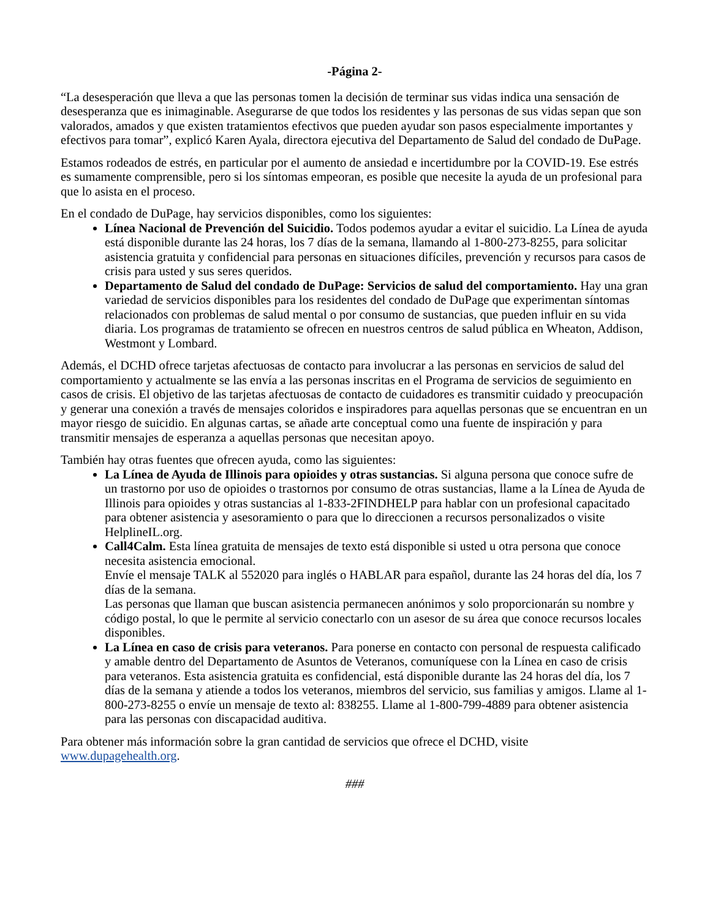-Página 2-
“La desesperación que lleva a que las personas tomen la decisión de terminar sus vidas indica una sensación de desesperanza que es inimaginable. Asegurarse de que todos los residentes y las personas de sus vidas sepan que son valorados, amados y que existen tratamientos efectivos que pueden ayudar son pasos especialmente importantes y efectivos para tomar”, explicó Karen Ayala, directora ejecutiva del Departamento de Salud del condado de DuPage.
Estamos rodeados de estrés, en particular por el aumento de ansiedad e incertidumbre por la COVID-19. Ese estrés es sumamente comprensible, pero si los síntomas empeoran, es posible que necesite la ayuda de un profesional para que lo asista en el proceso.
En el condado de DuPage, hay servicios disponibles, como los siguientes:
Línea Nacional de Prevención del Suicidio. Todos podemos ayudar a evitar el suicidio. La Línea de ayuda está disponible durante las 24 horas, los 7 días de la semana, llamando al 1-800-273-8255, para solicitar asistencia gratuita y confidencial para personas en situaciones difíciles, prevención y recursos para casos de crisis para usted y sus seres queridos.
Departamento de Salud del condado de DuPage: Servicios de salud del comportamiento. Hay una gran variedad de servicios disponibles para los residentes del condado de DuPage que experimentan síntomas relacionados con problemas de salud mental o por consumo de sustancias, que pueden influir en su vida diaria. Los programas de tratamiento se ofrecen en nuestros centros de salud pública en Wheaton, Addison, Westmont y Lombard.
Además, el DCHD ofrece tarjetas afectuosas de contacto para involucrar a las personas en servicios de salud del comportamiento y actualmente se las envía a las personas inscritas en el Programa de servicios de seguimiento en casos de crisis. El objetivo de las tarjetas afectuosas de contacto de cuidadores es transmitir cuidado y preocupación y generar una conexión a través de mensajes coloridos e inspiradores para aquellas personas que se encuentran en un mayor riesgo de suicidio. En algunas cartas, se añade arte conceptual como una fuente de inspiración y para transmitir mensajes de esperanza a aquellas personas que necesitan apoyo.
También hay otras fuentes que ofrecen ayuda, como las siguientes:
La Línea de Ayuda de Illinois para opioides y otras sustancias. Si alguna persona que conoce sufre de un trastorno por uso de opioides o trastornos por consumo de otras sustancias, llame a la Línea de Ayuda de Illinois para opioides y otras sustancias al 1-833-2FINDHELP para hablar con un profesional capacitado para obtener asistencia y asesoramiento o para que lo direccionen a recursos personalizados o visite HelplineIL.org.
Call4Calm. Esta línea gratuita de mensajes de texto está disponible si usted u otra persona que conoce necesita asistencia emocional.
Envíe el mensaje TALK al 552020 para inglés o HABLAR para español, durante las 24 horas del día, los 7 días de la semana.
Las personas que llaman que buscan asistencia permanecen anónimos y solo proporcionarán su nombre y código postal, lo que le permite al servicio conectarlo con un asesor de su área que conoce recursos locales disponibles.
La Línea en caso de crisis para veteranos. Para ponerse en contacto con personal de respuesta calificado y amable dentro del Departamento de Asuntos de Veteranos, comuníquese con la Línea en caso de crisis para veteranos. Esta asistencia gratuita es confidencial, está disponible durante las 24 horas del día, los 7 días de la semana y atiende a todos los veteranos, miembros del servicio, sus familias y amigos. Llame al 1-800-273-8255 o envíe un mensaje de texto al: 838255. Llame al 1-800-799-4889 para obtener asistencia para las personas con discapacidad auditiva.
Para obtener más información sobre la gran cantidad de servicios que ofrece el DCHD, visite www.dupagehealth.org.
###